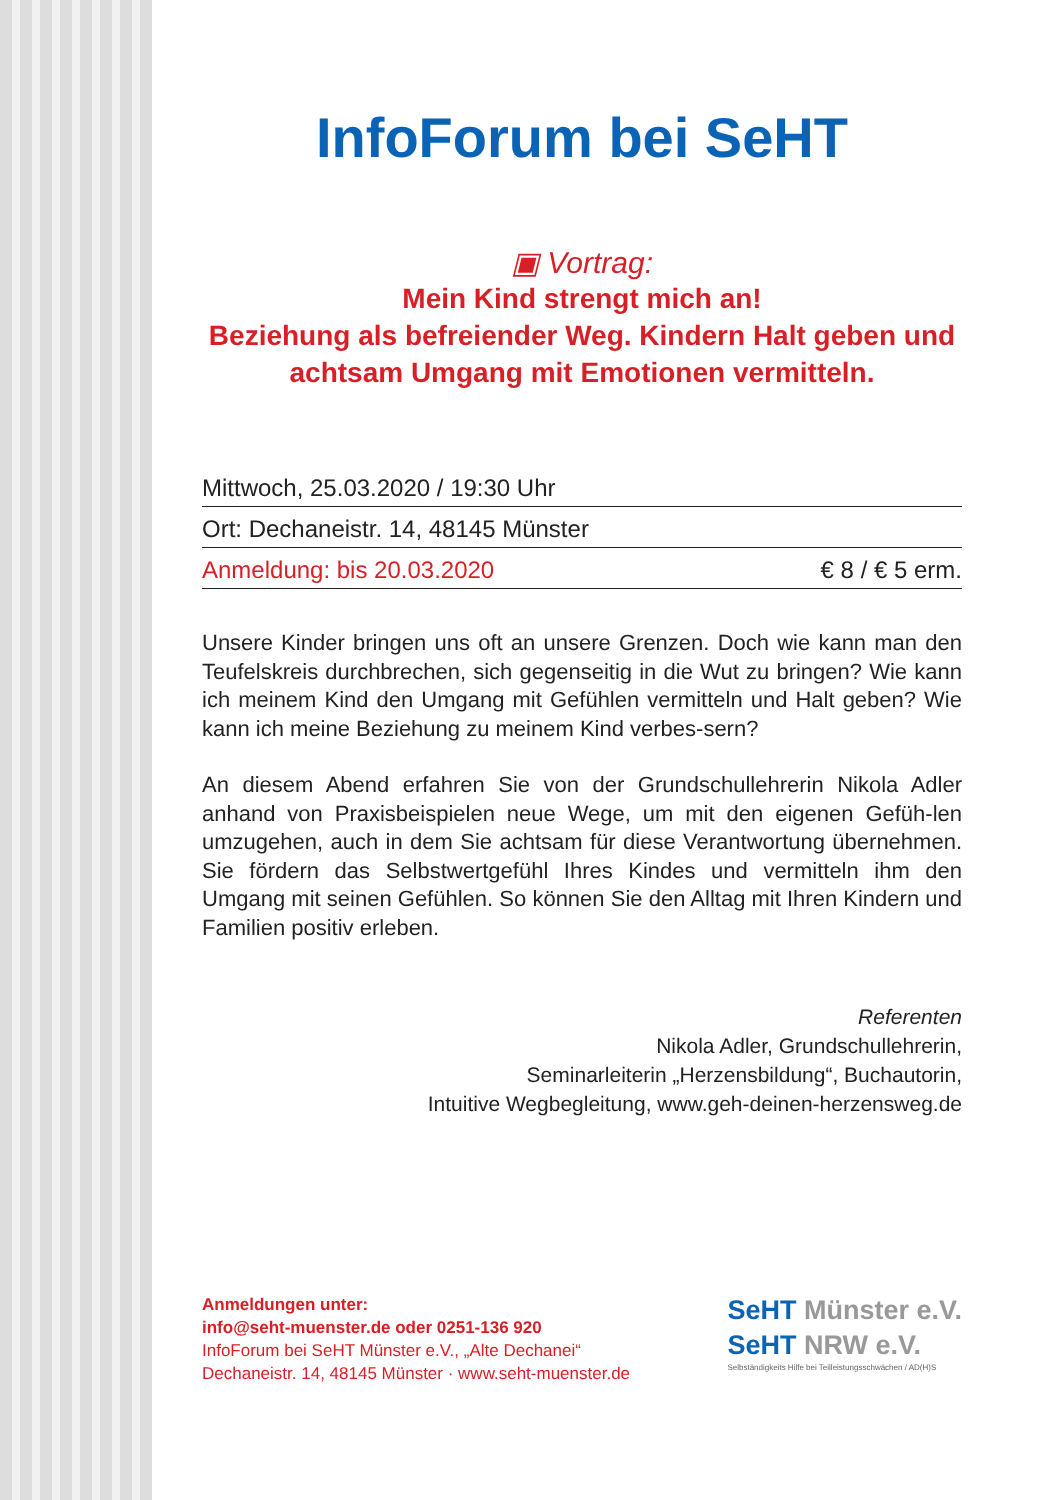InfoForum bei SeHT
▣ Vortrag:
Mein Kind strengt mich an!
Beziehung als befreiender Weg. Kindern Halt geben und achtsam Umgang mit Emotionen vermitteln.
Mittwoch, 25.03.2020 / 19:30 Uhr
Ort: Dechaneistr. 14, 48145 Münster
Anmeldung: bis 20.03.2020 € 8 / € 5 erm.
Unsere Kinder bringen uns oft an unsere Grenzen. Doch wie kann man den Teufelskreis durchbrechen, sich gegenseitig in die Wut zu bringen? Wie kann ich meinem Kind den Umgang mit Gefühlen vermitteln und Halt geben? Wie kann ich meine Beziehung zu meinem Kind verbes-sern?
An diesem Abend erfahren Sie von der Grundschullehrerin Nikola Adler anhand von Praxisbeispielen neue Wege, um mit den eigenen Gefüh-len umzugehen, auch in dem Sie achtsam für diese Verantwortung übernehmen. Sie fördern das Selbstwertgefühl Ihres Kindes und vermitteln ihm den Umgang mit seinen Gefühlen. So können Sie den Alltag mit Ihren Kindern und Familien positiv erleben.
Referenten
Nikola Adler, Grundschullehrerin,
Seminarleiterin „Herzensbildung“, Buchautorin,
Intuitive Wegbegleitung, www.geh-deinen-herzensweg.de
Anmeldungen unter:
info@seht-muenster.de oder 0251-136 920
InfoForum bei SeHT Münster e.V., „Alte Dechanei“
Dechaneistr. 14, 48145 Münster · www.seht-muenster.de
SeHT Münster e.V.
SeHT NRW e.V.
Selbständigkeits Hilfe bei Teilleistungsschwächen / AD(H)S